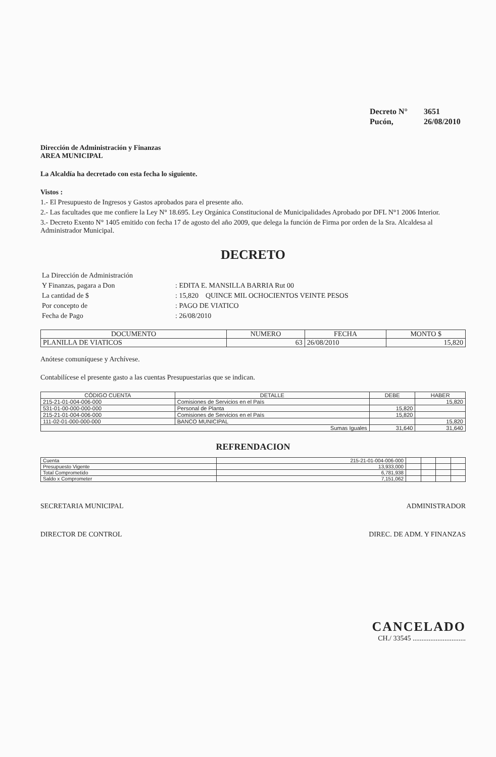| Decreto N° | 3651 |
| Pucón, | 26/08/2010 |
Dirección de Administración y Finanzas
AREA MUNICIPAL
La Alcaldía ha decretado con esta fecha lo siguiente.
Vistos :
1.- El Presupuesto de Ingresos y Gastos aprobados para el presente año.
2.- Las facultades que me confiere la Ley N° 18.695. Ley Orgánica Constitucional de Municipalidades Aprobado por DFL N°1 2006 Interior.
3.- Decreto Exento N° 1405 emitido con fecha 17 de agosto del año 2009, que delega la función de Firma por orden de la Sra. Alcaldesa al Administrador Municipal.
DECRETO
| La Dirección de Administración | |
| Y Finanzas, pagara a Don | : EDITA E. MANSILLA BARRIA Rut 00 |
| La cantidad de $ | : 15,820 QUINCE MIL OCHOCIENTOS VEINTE PESOS |
| Por concepto de | : PAGO DE VIATICO |
| Fecha de Pago | : 26/08/2010 |
| DOCUMENTO | NUMERO | FECHA | MONTO $ |
| --- | --- | --- | --- |
| PLANILLA DE VIATICOS | 63 | 26/08/2010 | 15,820 |
Anótese comuníquese y Archívese.
Contabilícese el presente gasto a las cuentas Presupuestarias que se indican.
| CÓDIGO CUENTA | DETALLE | DEBE | HABER |
| --- | --- | --- | --- |
| 215-21-01-004-006-000 | Comisiones de Servicios en el País | | 15,820 |
| 531-01-00-000-000-000 | Personal de Planta | 15,820 | |
| 215-21-01-004-006-000 | Comisiones de Servicios en el País | 15,820 | |
| 111-02-01-000-000-000 | BANCO MUNICIPAL | | 15,820 |
| Sumas Iguales | | 31,640 | 31,640 |
REFRENDACION
| Cuenta | 215-21-01-004-006-000 | | | | |
| Presupuesto Vigente | 13,933,000 | | | | |
| Total Comprometido | 6,781,938 | | | | |
| Saldo x Comprometer | 7,151,062 | | | | |
SECRETARIA MUNICIPAL ADMINISTRADOR
DIRECTOR DE CONTROL DIREC. DE ADM. Y FINANZAS
CANCELADO
CH./ 33545 ..............................